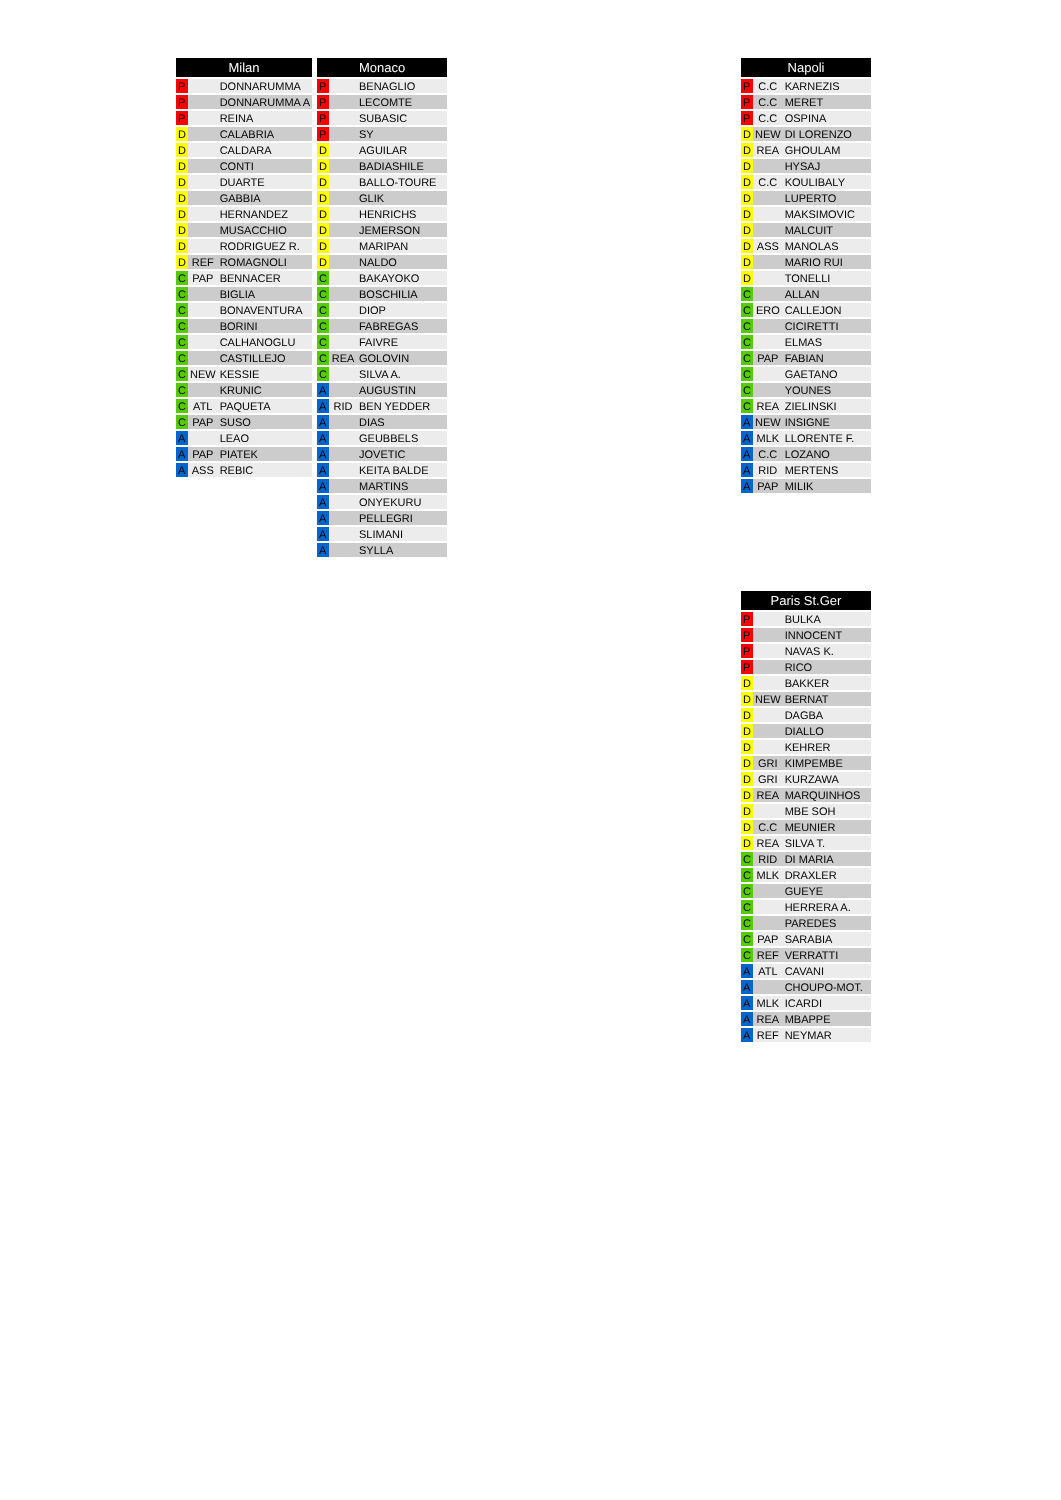| Milan | | |
| --- | --- | --- |
| P | | DONNARUMMA |
| P | | DONNARUMMA A |
| P | | REINA |
| D | | CALABRIA |
| D | | CALDARA |
| D | | CONTI |
| D | | DUARTE |
| D | | GABBIA |
| D | | HERNANDEZ |
| D | | MUSACCHIO |
| D | | RODRIGUEZ R. |
| D | REF | ROMAGNOLI |
| C | PAP | BENNACER |
| C | | BIGLIA |
| C | | BONAVENTURA |
| C | | BORINI |
| C | | CALHANOGLU |
| C | | CASTILLEJO |
| C | NEW | KESSIE |
| C | | KRUNIC |
| C | ATL | PAQUETA |
| C | PAP | SUSO |
| A | | LEAO |
| A | PAP | PIATEK |
| A | ASS | REBIC |
| Monaco | | |
| --- | --- | --- |
| P | | BENAGLIO |
| P | | LECOMTE |
| P | | SUBASIC |
| P | | SY |
| D | | AGUILAR |
| D | | BADIASHILE |
| D | | BALLO-TOURE |
| D | | GLIK |
| D | | HENRICHS |
| D | | JEMERSON |
| D | | MARIPAN |
| D | | NALDO |
| C | | BAKAYOKO |
| C | | BOSCHILIA |
| C | | DIOP |
| C | | FABREGAS |
| C | | FAIVRE |
| C | REA | GOLOVIN |
| C | | SILVA A. |
| A | | AUGUSTIN |
| A | RID | BEN YEDDER |
| A | | DIAS |
| A | | GEUBBELS |
| A | | JOVETIC |
| A | | KEITA BALDE |
| A | | MARTINS |
| A | | ONYEKURU |
| A | | PELLEGRI |
| A | | SLIMANI |
| A | | SYLLA |
| Napoli | | |
| --- | --- | --- |
| P | C.C | KARNEZIS |
| P | C.C | MERET |
| P | C.C | OSPINA |
| D | NEW | DI LORENZO |
| D | REA | GHOULAM |
| D | | HYSAJ |
| D | C.C | KOULIBALY |
| D | | LUPERTO |
| D | | MAKSIMOVIC |
| D | | MALCUIT |
| D | ASS | MANOLAS |
| D | | MARIO RUI |
| D | | TONELLI |
| C | | ALLAN |
| C | ERO | CALLEJON |
| C | | CICIRETTI |
| C | | ELMAS |
| C | PAP | FABIAN |
| C | | GAETANO |
| C | | YOUNES |
| C | REA | ZIELINSKI |
| A | NEW | INSIGNE |
| A | MLK | LLORENTE F. |
| A | C.C | LOZANO |
| A | RID | MERTENS |
| A | PAP | MILIK |
| Paris St.Ger | | |
| --- | --- | --- |
| P | | BULKA |
| P | | INNOCENT |
| P | | NAVAS K. |
| P | | RICO |
| D | | BAKKER |
| D | NEW | BERNAT |
| D | | DAGBA |
| D | | DIALLO |
| D | | KEHRER |
| D | GRI | KIMPEMBE |
| D | GRI | KURZAWA |
| D | REA | MARQUINHOS |
| D | | MBE SOH |
| D | C.C | MEUNIER |
| D | REA | SILVA T. |
| C | RID | DI MARIA |
| C | MLK | DRAXLER |
| C | | GUEYE |
| C | | HERRERA A. |
| C | | PAREDES |
| C | PAP | SARABIA |
| C | REF | VERRATTI |
| A | ATL | CAVANI |
| A | | CHOUPO-MOT. |
| A | MLK | ICARDI |
| A | REA | MBAPPE |
| A | REF | NEYMAR |